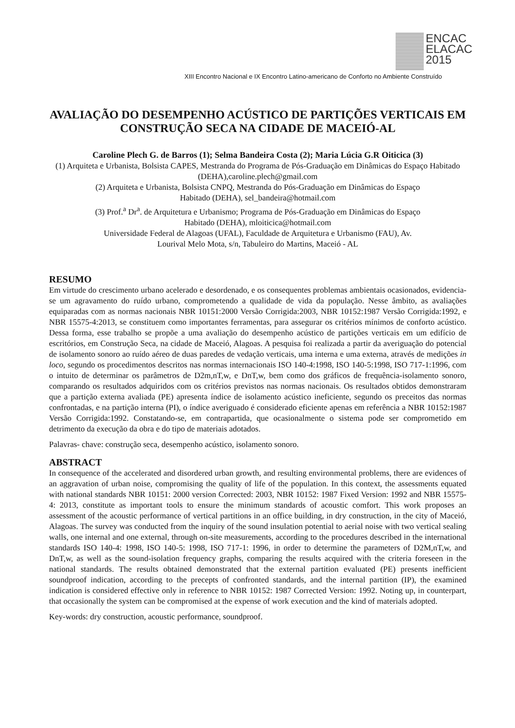ENCAC
ELACAC
2015
XIII Encontro Nacional e IX Encontro Latino-americano de Conforto no Ambiente Construído
AVALIAÇÃO DO DESEMPENHO ACÚSTICO DE PARTIÇÕES VERTICAIS EM CONSTRUÇÃO SECA NA CIDADE DE MACEIÓ-AL
Caroline Plech G. de Barros (1); Selma Bandeira Costa (2); Maria Lúcia G.R Oiticica (3)
(1) Arquiteta e Urbanista, Bolsista CAPES, Mestranda do Programa de Pós-Graduação em Dinâmicas do Espaço Habitado (DEHA),caroline.plech@gmail.com
(2) Arquiteta e Urbanista, Bolsista CNPQ, Mestranda do Pós-Graduação em Dinâmicas do Espaço
Habitado (DEHA), sel_bandeira@hotmail.com
(3) Prof.<sup>a</sup> Dr<sup>a</sup>. de Arquitetura e Urbanismo; Programa de Pós-Graduação em Dinâmicas do Espaço
Habitado (DEHA), mloiticica@hotmail.com
Universidade Federal de Alagoas (UFAL), Faculdade de Arquitetura e Urbanismo (FAU), Av.
Lourival Melo Mota, s/n, Tabuleiro do Martins, Maceió - AL
RESUMO
Em virtude do crescimento urbano acelerado e desordenado, e os consequentes problemas ambientais ocasionados, evidencia-se um agravamento do ruído urbano, comprometendo a qualidade de vida da população. Nesse âmbito, as avaliações equiparadas com as normas nacionais NBR 10151:2000 Versão Corrigida:2003, NBR 10152:1987 Versão Corrigida:1992, e NBR 15575-4:2013, se constituem como importantes ferramentas, para assegurar os critérios mínimos de conforto acústico. Dessa forma, esse trabalho se propõe a uma avaliação do desempenho acústico de partições verticais em um edifício de escritórios, em Construção Seca, na cidade de Maceió, Alagoas. A pesquisa foi realizada a partir da averiguação do potencial de isolamento sonoro ao ruído aéreo de duas paredes de vedação verticais, uma interna e uma externa, através de medições in loco, segundo os procedimentos descritos nas normas internacionais ISO 140-4:1998, ISO 140-5:1998, ISO 717-1:1996, com o intuito de determinar os parâmetros de D2m,nT,w, e DnT,w, bem como dos gráficos de frequência-isolamento sonoro, comparando os resultados adquiridos com os critérios previstos nas normas nacionais. Os resultados obtidos demonstraram que a partição externa avaliada (PE) apresenta índice de isolamento acústico ineficiente, segundo os preceitos das normas confrontadas, e na partição interna (PI), o índice averiguado é considerado eficiente apenas em referência a NBR 10152:1987 Versão Corrigida:1992. Constatando-se, em contrapartida, que ocasionalmente o sistema pode ser comprometido em detrimento da execução da obra e do tipo de materiais adotados.
Palavras- chave: construção seca, desempenho acústico, isolamento sonoro.
ABSTRACT
In consequence of the accelerated and disordered urban growth, and resulting environmental problems, there are evidences of an aggravation of urban noise, compromising the quality of life of the population. In this context, the assessments equated with national standards NBR 10151: 2000 version Corrected: 2003, NBR 10152: 1987 Fixed Version: 1992 and NBR 15575-4: 2013, constitute as important tools to ensure the minimum standards of acoustic comfort. This work proposes an assessment of the acoustic performance of vertical partitions in an office building, in dry construction, in the city of Maceió, Alagoas. The survey was conducted from the inquiry of the sound insulation potential to aerial noise with two vertical sealing walls, one internal and one external, through on-site measurements, according to the procedures described in the international standards ISO 140-4: 1998, ISO 140-5: 1998, ISO 717-1: 1996, in order to determine the parameters of D2M,nT,w, and DnT,w, as well as the sound-isolation frequency graphs, comparing the results acquired with the criteria foreseen in the national standards. The results obtained demonstrated that the external partition evaluated (PE) presents inefficient soundproof indication, according to the precepts of confronted standards, and the internal partition (IP), the examined indication is considered effective only in reference to NBR 10152: 1987 Corrected Version: 1992. Noting up, in counterpart, that occasionally the system can be compromised at the expense of work execution and the kind of materials adopted.
Key-words: dry construction, acoustic performance, soundproof.